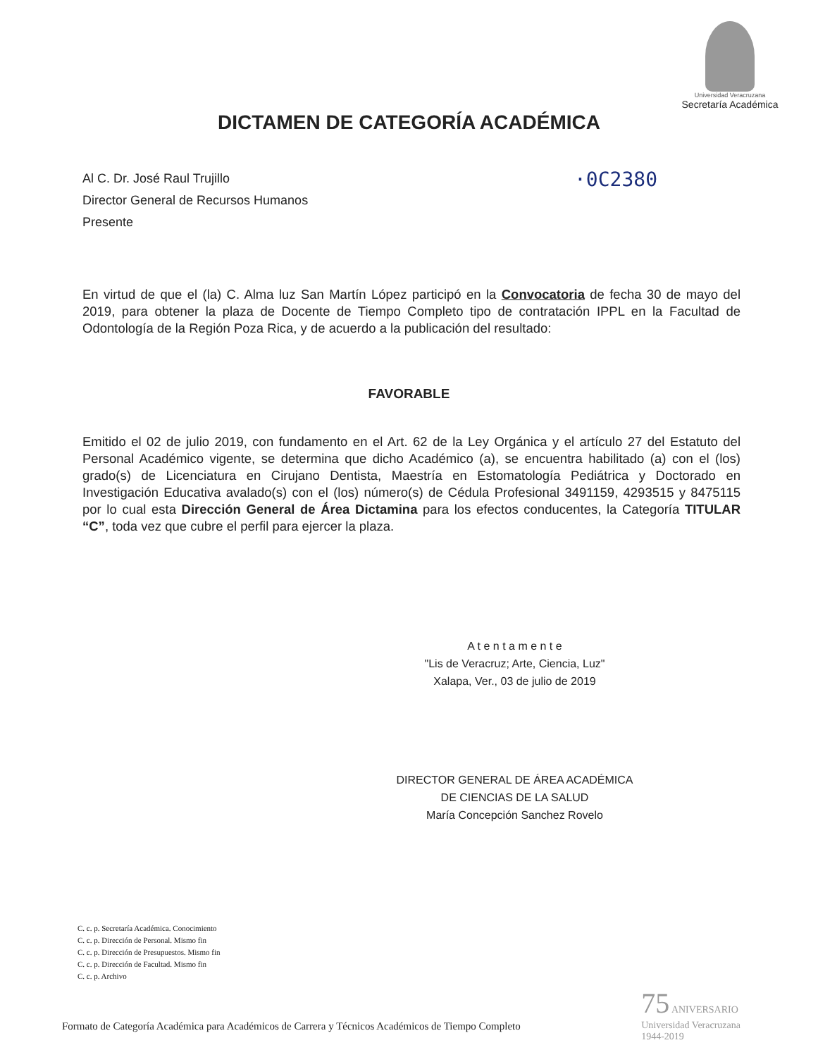Universidad Veracruzana
Secretaría Académica
DICTAMEN DE CATEGORÍA ACADÉMICA
·0C2380
Al C. Dr. José Raul Trujillo
Director General de Recursos Humanos
Presente
En virtud de que el (la) C. Alma luz San Martín López participó en la Convocatoria de fecha 30 de mayo del 2019, para obtener la plaza de Docente de Tiempo Completo tipo de contratación IPPL en la Facultad de Odontología de la Región Poza Rica, y de acuerdo a la publicación del resultado:
FAVORABLE
Emitido el 02 de julio 2019, con fundamento en el Art. 62 de la Ley Orgánica y el artículo 27 del Estatuto del Personal Académico vigente, se determina que dicho Académico (a), se encuentra habilitado (a) con el (los) grado(s) de Licenciatura en Cirujano Dentista, Maestría en Estomatología Pediátrica y Doctorado en Investigación Educativa avalado(s) con el (los) número(s) de Cédula Profesional 3491159, 4293515 y 8475115 por lo cual esta Dirección General de Área Dictamina para los efectos conducentes, la Categoría TITULAR “C”, toda vez que cubre el perfil para ejercer la plaza.
A t e n t a m e n t e
"Lis de Veracruz; Arte, Ciencia, Luz"
Xalapa, Ver., 03 de julio de 2019
DIRECTOR GENERAL DE ÁREA ACADÉMICA
DE CIENCIAS DE LA SALUD
María Concepción Sanchez Rovelo
C. c. p. Secretaría Académica. Conocimiento
C. c. p. Dirección de Personal. Mismo fin
C. c. p. Dirección de Presupuestos. Mismo fin
C. c. p. Dirección de Facultad. Mismo fin
C. c. p. Archivo
75 ANIVERSARIO
Universidad Veracruzana
1944-2019
Formato de Categoría Académica para Académicos de Carrera y Técnicos Académicos de Tiempo Completo